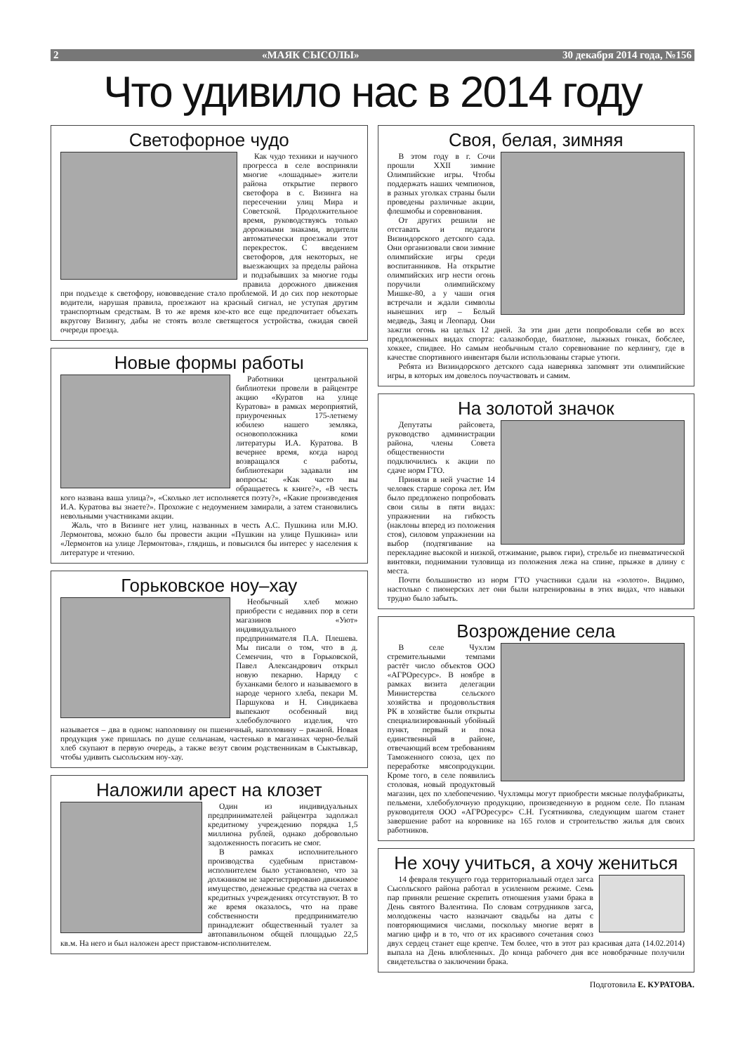2 «МАЯК СЫСОЛЫ» 30 декабря 2014 года, №156
Что удивило нас в 2014 году
Светофорное чудо
Как чудо техники и научного прогресса в селе восприняли многие «лошадные» жители района открытие первого светофора в с. Визинга на пересечении улиц Мира и Советской. Продолжительное время, руководствуясь только дорожными знаками, водители автоматически проезжали этот перекресток. С введением светофоров, для некоторых, не выезжающих за пределы района и подзабывших за многие годы правила дорожного движения при подъезде к светофору, нововведение стало проблемой. И до сих пор некоторые водители, нарушая правила, проезжают на красный сигнал, не уступая другим транспортным средствам. В то же время кое-кто все еще предпочитает объехать вкругову Визингу, дабы не стоять возле светящегося устройства, ожидая своей очереди проезда.
Новые формы работы
Работники центральной библиотеки провели в райцентре акцию «Куратов на улице Куратова» в рамках мероприятий, приуроченных 175-летнему юбилею нашего земляка, основоположника коми литературы И.А. Куратова. В вечернее время, когда народ возвращался с работы, библиотекари задавали им вопросы: «Как часто вы обращаетесь к книге?», «В честь кого названа ваша улица?», «Сколько лет исполняется поэту?», «Какие произведения И.А. Куратова вы знаете?». Прохожие с недоумением замирали, а затем становились невольными участниками акции.
Жаль, что в Визинге нет улиц, названных в честь А.С. Пушкина или М.Ю. Лермонтова, можно было бы провести акции «Пушкин на улице Пушкина» или «Лермонтов на улице Лермонтова», глядишь, и повысился бы интерес у населения к литературе и чтению.
Горьковское ноу–хау
Необычный хлеб можно приобрести с недавних пор в сети магазинов «Уют» индивидуального предпринимателя П.А. Плешева. Мы писали о том, что в д. Семенчин, что в Горьковской, Павел Александрович открыл новую пекарню. Наряду с буханками белого и называемого в народе черного хлеба, пекари М. Паршукова и Н. Синдикаева выпекают особенный вид хлебобулочного изделия, что называется – два в одном: наполовину он пшеничный, наполовину – ржаной. Новая продукция уже пришлась по душе сельчанам, частенько в магазинах черно-белый хлеб скупают в первую очередь, а также везут своим родственникам в Сыктывкар, чтобы удивить сысольским ноу-хау.
Наложили арест на клозет
Один из индивидуальных предпринимателей райцентра задолжал кредитному учреждению порядка 1,5 миллиона рублей, однако добровольно задолженность погасить не смог.
В рамках исполнительного производства судебным приставом-исполнителем было установлено, что за должником не зарегистрировано движимое имущество, денежные средства на счетах в кредитных учреждениях отсутствуют. В то же время оказалось, что на праве собственности предпринимателю принадлежит общественный туалет за автопавильоном общей площадью 22,5 кв.м. На него и был наложен арест приставом-исполнителем.
Своя, белая, зимняя
В этом году в г. Сочи прошли XXII зимние Олимпийские игры. Чтобы поддержать наших чемпионов, в разных уголках страны были проведены различные акции, флешмобы и соревнования.
От других решили не отставать и педагоги Визиндорского детского сада. Они организовали свои зимние олимпийские игры среди воспитанников. На открытие олимпийских игр нести огонь поручили олимпийскому Мишке-80, а у чаши огня встречали и ждали символы нынешних игр – Белый медведь, Заяц и Леопард. Они зажгли огонь на целых 12 дней. За эти дни дети попробовали себя во всех предложенных видах спорта: салазкоборде, биатлоне, лыжных гонках, бобслее, хоккее, спидвее. Но самым необычным стало соревнование по керлингу, где в качестве спортивного инвентаря были использованы старые утюги.
Ребята из Визиндорского детского сада наверняка запомнят эти олимпийские игры, в которых им довелось поучаствовать и самим.
На золотой значок
Депутаты райсовета, руководство администрации района, члены Совета общественности подключились к акции по сдаче норм ГТО.
Приняли в ней участие 14 человек старше сорока лет. Им было предложено попробовать свои силы в пяти видах: упражнении на гибкость (наклоны вперед из положения стоя), силовом упражнении на выбор (подтягивание на перекладине высокой и низкой, отжимание, рывок гири), стрельбе из пневматической винтовки, поднимании туловища из положения лежа на спине, прыжке в длину с места.
Почти большинство из норм ГТО участники сдали на «золото». Видимо, настолько с пионерских лет они были натренированы в этих видах, что навыки трудно было забыть.
Возрождение села
В селе Чухлэм стремительными темпами растёт число объектов ООО «АГРОресурс». В ноябре в рамках визита делегации Министерства сельского хозяйства и продовольствия РК в хозяйстве были открыты специализированный убойный пункт, первый и пока единственный в районе, отвечающий всем требованиям Таможенного союза, цех по переработке мясопродукции. Кроме того, в селе появились столовая, новый продуктовый магазин, цех по хлебопечению. Чухлэмцы могут приобрести мясные полуфабрикаты, пельмени, хлебобулочную продукцию, произведенную в родном селе. По планам руководителя ООО «АГРОресурс» С.Н. Гусятникова, следующим шагом станет завершение работ на коровнике на 165 голов и строительство жилья для своих работников.
Не хочу учиться, а хочу жениться
14 февраля текущего года территориальный отдел загса Сысольского района работал в усиленном режиме. Семь пар приняли решение скрепить отношения узами брака в День святого Валентина. По словам сотрудников загса, молодожены часто назначают свадьбы на даты с повторяющимися числами, поскольку многие верят в магию цифр и в то, что от их красивого сочетания союз двух сердец станет еще крепче. Тем более, что в этот раз красивая дата (14.02.2014) выпала на День влюбленных. До конца рабочего дня все новобрачные получили свидетельства о заключении брака.
Подготовила Е. КУРАТОВА.